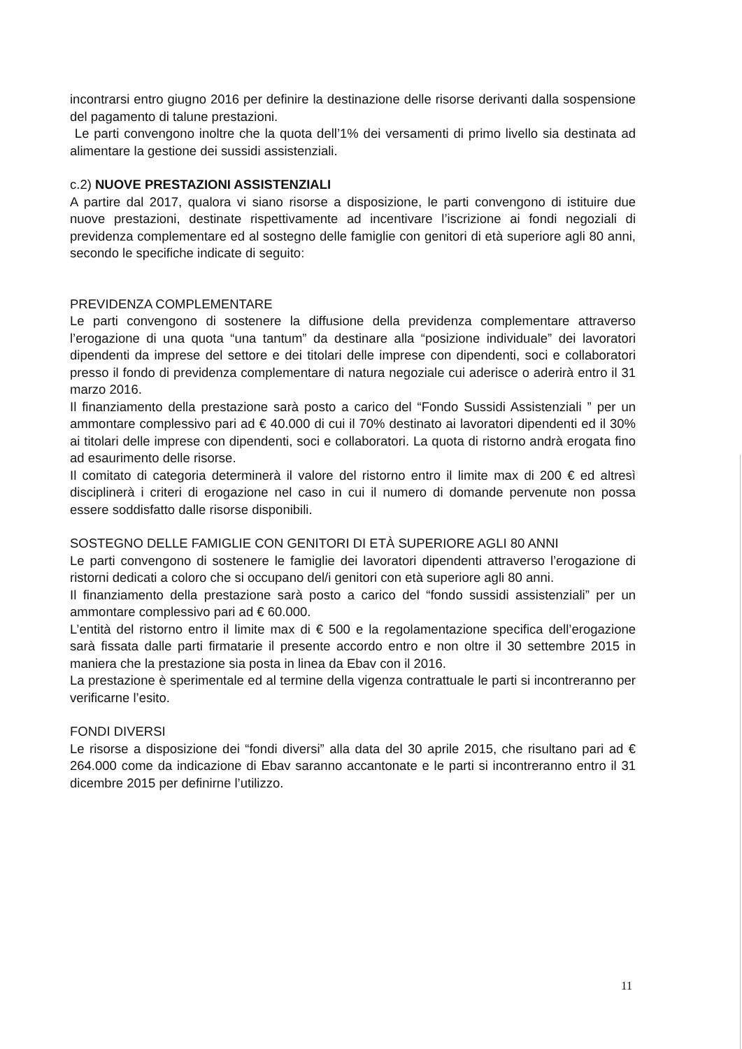incontrarsi entro giugno 2016 per definire la destinazione delle risorse derivanti dalla sospensione del pagamento di talune prestazioni.
Le parti convengono inoltre che la quota dell’1% dei versamenti di primo livello sia destinata ad alimentare la gestione dei sussidi assistenziali.
c.2) NUOVE PRESTAZIONI ASSISTENZIALI
A partire dal 2017, qualora vi siano risorse a disposizione, le parti convengono di istituire due nuove prestazioni, destinate rispettivamente ad incentivare l’iscrizione ai fondi negoziali di previdenza complementare ed al sostegno delle famiglie con genitori di età superiore agli 80 anni, secondo le specifiche indicate di seguito:
PREVIDENZA COMPLEMENTARE
Le parti convengono di sostenere la diffusione della previdenza complementare attraverso l’erogazione di una quota “una tantum” da destinare alla “posizione individuale” dei lavoratori dipendenti da imprese del settore e dei titolari delle imprese con dipendenti, soci e collaboratori presso il fondo di previdenza complementare di natura negoziale cui aderisce o aderirà entro il 31 marzo 2016.
Il finanziamento della prestazione sarà posto a carico del “Fondo Sussidi Assistenziali ” per un ammontare complessivo pari ad € 40.000 di cui il 70% destinato ai lavoratori dipendenti ed il 30% ai titolari delle imprese con dipendenti, soci e collaboratori. La quota di ristorno andrà erogata fino ad esaurimento delle risorse.
Il comitato di categoria determinerà il valore del ristorno entro il limite max di 200 € ed altresì disciplinerà i criteri di erogazione nel caso in cui il numero di domande pervenute non possa essere soddisfatto dalle risorse disponibili.
SOSTEGNO DELLE FAMIGLIE CON GENITORI DI ETÀ SUPERIORE AGLI 80 ANNI
Le parti convengono di sostenere le famiglie dei lavoratori dipendenti attraverso l’erogazione di ristorni dedicati a coloro che si occupano del/i genitori con età superiore agli 80 anni.
Il finanziamento della prestazione sarà posto a carico del “fondo sussidi assistenziali” per un ammontare complessivo pari ad € 60.000.
L’entità del ristorno entro il limite max di € 500 e la regolamentazione specifica dell’erogazione sarà fissata dalle parti firmatarie il presente accordo entro e non oltre il 30 settembre 2015 in maniera che la prestazione sia posta in linea da Ebav con il 2016.
La prestazione è sperimentale ed al termine della vigenza contrattuale le parti si incontreranno per verificarne l’esito.
FONDI DIVERSI
Le risorse a disposizione dei “fondi diversi” alla data del 30 aprile 2015, che risultano pari ad € 264.000 come da indicazione di Ebav saranno accantonate e le parti si incontreranno entro il 31 dicembre 2015 per definirne l’utilizzo.
11